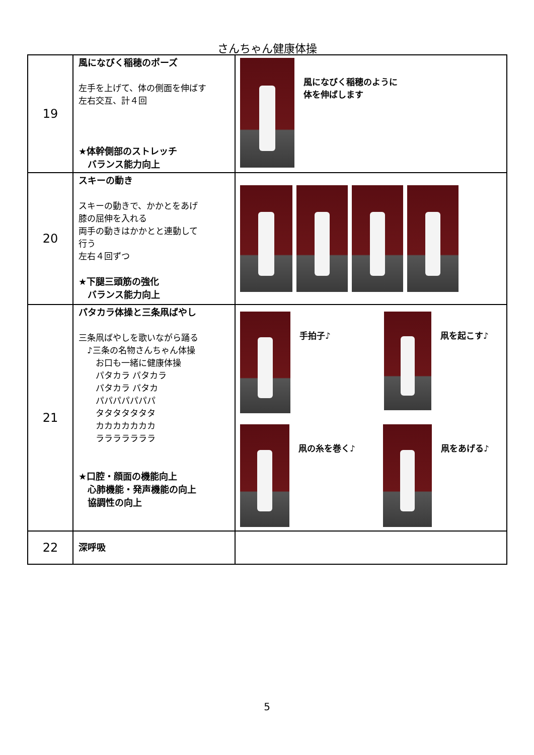さんちゃん健康体操
| 19 | 風になびく稲穂のポーズ 左手を上げて、体の側面を伸ばす 左右交互、計４回 ★体幹側部のストレッチ バランス能力向上 | 風になびく稲穂のように 体を伸ばします |
| 20 | スキーの動き スキーの動きで、かかとをあげ 膝の屈伸を入れる 両手の動きはかかとと連動して 行う 左右４回ずつ ★下腿三頭筋の強化 バランス能力向上 | |
| 21 | パタカラ体操と三条凧ばやし 三条凧ばやしを歌いながら踊る ♪三条の名物さんちゃん体操 お口も一緒に健康体操 パタカラ パタカラ パタカラ パタカ パパパパパパパ タタタタタタタ カカカカカカカ ラララララララ ★口腔・顔面の機能向上 心肺機能・発声機能の向上 協調性の向上 | 手拍子♪ 凧を起こす♪ 凧の糸を巻く♪ 凧をあげる♪ |
| 22 | 深呼吸 | |
5